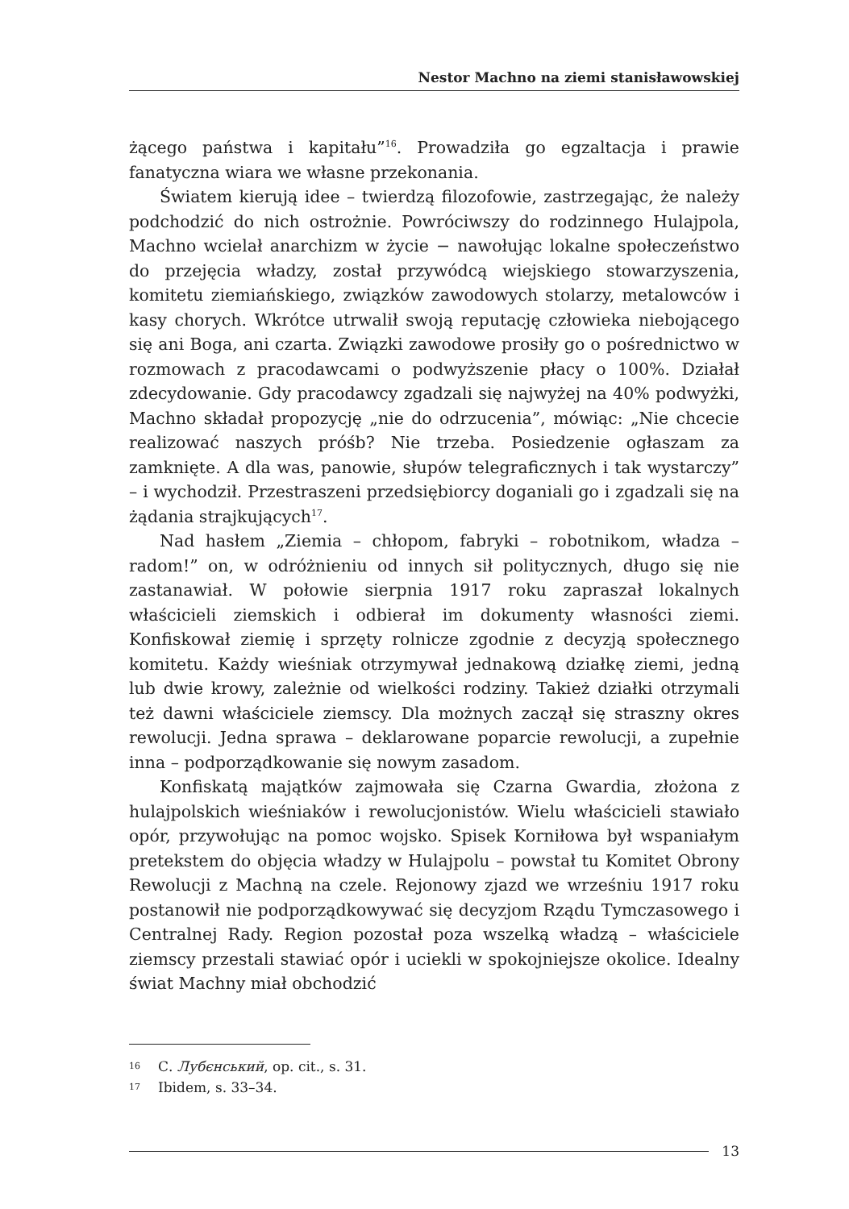Nestor Machno na ziemi stanisławowskiej
żącego państwa i kapitału”<sup>16</sup>. Prowadziła go egzaltacja i prawie fanatyczna wiara we własne przekonania.
Światem kierują idee – twierdzą filozofowie, zastrzegając, że należy podchodzić do nich ostrożnie. Powróciwszy do rodzinnego Hulajpola, Machno wcielał anarchizm w życie − nawołując lokalne społeczeństwo do przejęcia władzy, został przywódcą wiejskiego stowarzyszenia, komitetu ziemiańskiego, związków zawodowych stolarzy, metalowców i kasy chorych. Wkrótce utrwalił swoją reputację człowieka niebojącego się ani Boga, ani czarta. Związki zawodowe prosiły go o pośrednictwo w rozmowach z pracodawcami o podwyższenie płacy o 100%. Działał zdecydowanie. Gdy pracodawcy zgadzali się najwyżej na 40% podwyżki, Machno składał propozycję „nie do odrzucenia”, mówiąc: „Nie chcecie realizować naszych próśb? Nie trzeba. Posiedzenie ogłaszam za zamknięte. A dla was, panowie, słupów telegraficznych i tak wystarczy” – i wychodził. Przestraszeni przedsiębiorcy doganiali go i zgadzali się na żądania strajkujących<sup>17</sup>.
Nad hasłem „Ziemia – chłopom, fabryki – robotnikom, władza – radom!” on, w odróżnieniu od innych sił politycznych, długo się nie zastanawiał. W połowie sierpnia 1917 roku zapraszał lokalnych właścicieli ziemskich i odbierał im dokumenty własności ziemi. Konfiskował ziemię i sprzęty rolnicze zgodnie z decyzją społecznego komitetu. Każdy wieśniak otrzymywał jednakową działkę ziemi, jedną lub dwie krowy, zależnie od wielkości rodziny. Takież działki otrzymali też dawni właściciele ziemscy. Dla możnych zaczął się straszny okres rewolucji. Jedna sprawa – deklarowane poparcie rewolucji, a zupełnie inna – podporządkowanie się nowym zasadom.
Konfiskatą majątków zajmowała się Czarna Gwardia, złożona z hulajpolskich wieśniaków i rewolucjonistów. Wielu właścicieli stawiało opór, przywołując na pomoc wojsko. Spisek Korniłowa był wspaniałym pretekstem do objęcia władzy w Hulajpolu – powstał tu Komitet Obrony Rewolucji z Machną na czele. Rejonowy zjazd we wrześniu 1917 roku postanowił nie podporządkowywać się decyzjom Rządu Tymczasowego i Centralnej Rady. Region pozostał poza wszelką władzą – właściciele ziemscy przestali stawiać opór i uciekli w spokojniejsze okolice. Idealny świat Machny miał obchodzić
16 С. Лубєнський, op. cit., s. 31.
17 Ibidem, s. 33–34.
13